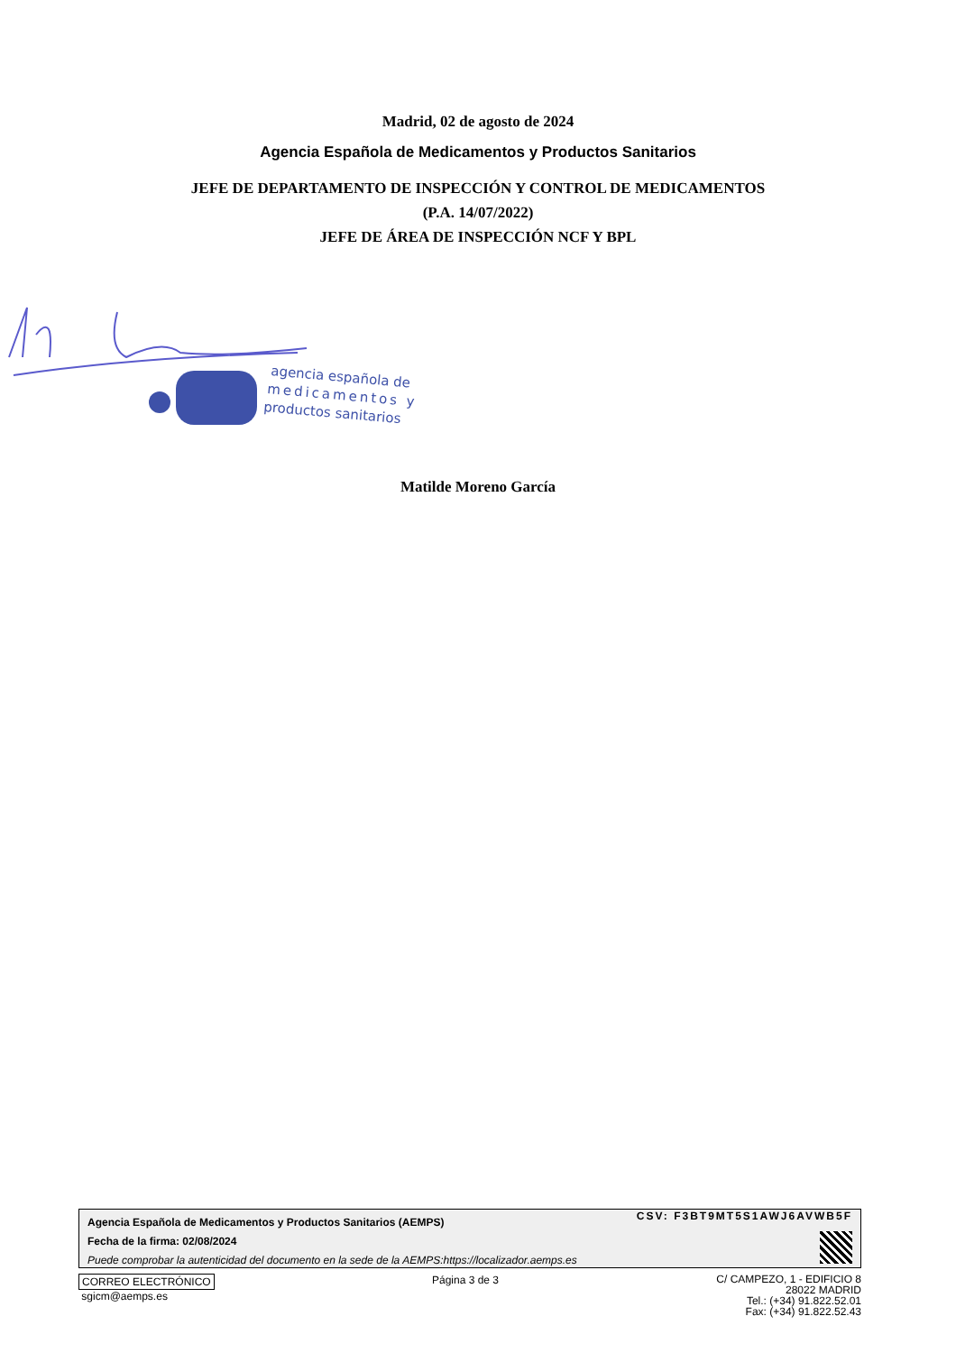Madrid, 02 de agosto de 2024
Agencia Española de Medicamentos y Productos Sanitarios
JEFE DE DEPARTAMENTO DE INSPECCIÓN Y CONTROL DE MEDICAMENTOS
(P.A. 14/07/2022)
JEFE DE ÁREA DE INSPECCIÓN NCF Y BPL
agencia española de
medicamentos y
productos sanitarios
Matilde Moreno García
CSV: F3BT9MT5S1AWJ6AVWB5F
Agencia Española de Medicamentos y Productos Sanitarios (AEMPS)
Fecha de la firma: 02/08/2024
Puede comprobar la autenticidad del documento en la sede de la AEMPS:https://localizador.aemps.es
CORREO ELECTRÓNICO
sgicm@aemps.es
Página 3 de 3
C/ CAMPEZO, 1 - EDIFICIO 8
28022 MADRID
Tel.: (+34) 91.822.52.01
Fax: (+34) 91.822.52.43